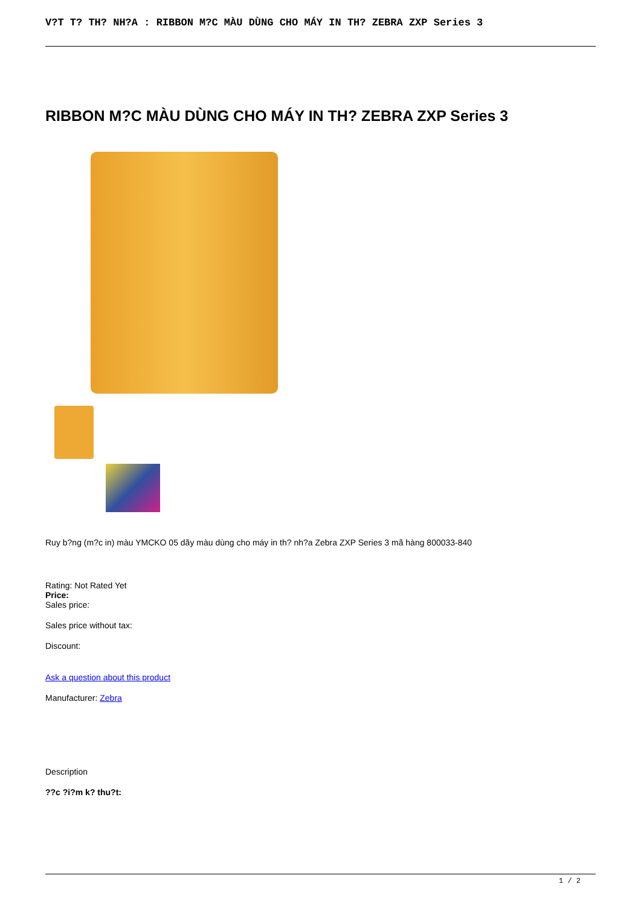V?T T? TH? NH?A : RIBBON M?C MÀU DÙNG CHO MÁY IN TH? ZEBRA ZXP Series 3
RIBBON M?C MÀU DÙNG CHO MÁY IN TH? ZEBRA ZXP Series 3
Ruy b?ng (m?c in) màu YMCKO 05 dãy màu dùng cho máy in th? nh?a Zebra ZXP Series 3 mã hàng 800033-840
Rating: Not Rated Yet
Price:
Sales price:
Sales price without tax:
Discount:
Ask a question about this product
Manufacturer: Zebra
Description
??c ?i?m k? thu?t:
1 / 2